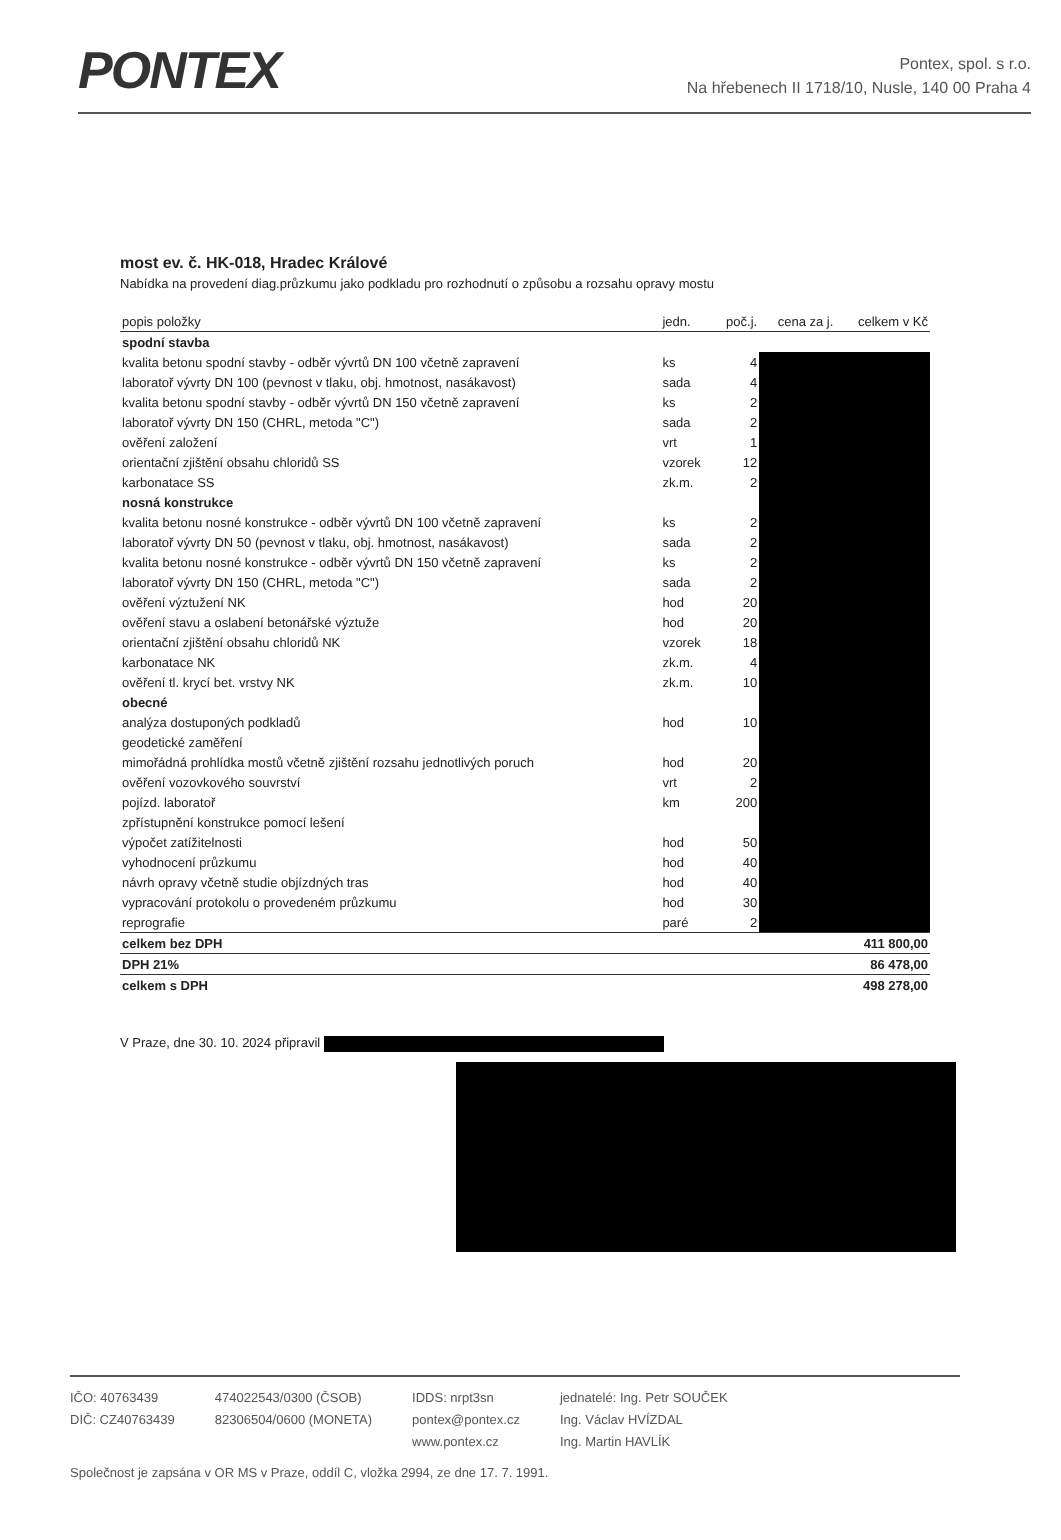PONTEX
Pontex, spol. s r.o.
Na hřebenech II 1718/10, Nusle, 140 00 Praha 4
most ev. č. HK-018, Hradec Králové
Nabídka na provedení diag.průzkumu jako podkladu pro rozhodnutí o způsobu a rozsahu opravy mostu
| popis položky | jedn. | poč.j. | cena za j. | celkem v Kč |
| --- | --- | --- | --- | --- |
| spodní stavba | | | | |
| kvalita betonu spodní stavby - odběr vývrtů DN 100 včetně zapravení | ks | 4 | | |
| laboratoř vývrty DN 100 (pevnost v tlaku, obj. hmotnost, nasákavost) | sada | 4 | | |
| kvalita betonu spodní stavby - odběr vývrtů DN 150 včetně zapravení | ks | 2 | | |
| laboratoř vývrty DN 150 (CHRL, metoda "C") | sada | 2 | | |
| ověření založení | vrt | 1 | | |
| orientační zjištění obsahu chloridů SS | vzorek | 12 | | |
| karbonatace SS | zk.m. | 2 | | |
| nosná konstrukce | | | | |
| kvalita betonu nosné konstrukce - odběr vývrtů DN 100 včetně zapravení | ks | 2 | | |
| laboratoř vývrty DN 50 (pevnost v tlaku, obj. hmotnost, nasákavost) | sada | 2 | | |
| kvalita betonu nosné konstrukce - odběr vývrtů DN 150 včetně zapravení | ks | 2 | | |
| laboratoř vývrty DN 150 (CHRL, metoda "C") | sada | 2 | | |
| ověření výztužení NK | hod | 20 | | |
| ověření stavu a oslabení betonářské výztuže | hod | 20 | | |
| orientační zjištění obsahu chloridů NK | vzorek | 18 | | |
| karbonatace NK | zk.m. | 4 | | |
| ověření tl. krycí bet. vrstvy NK | zk.m. | 10 | | |
| obecné | | | | |
| analýza dostuponých podkladů | hod | 10 | | |
| geodetické zaměření | | | | |
| mimořádná prohlídka mostů včetně zjištění rozsahu jednotlivých poruch | hod | 20 | | |
| ověření vozovkového souvrství | vrt | 2 | | |
| pojízd. laboratoř | km | 200 | | |
| zpřístupnění konstrukce pomocí lešení | | | | |
| výpočet zatížitelnosti | hod | 50 | | |
| vyhodnocení průzkumu | hod | 40 | | |
| návrh opravy včetně studie objízdných tras | hod | 40 | | |
| vypracování protokolu o provedeném průzkumu | hod | 30 | | |
| reprografie | paré | 2 | | |
| celkem bez DPH | | | | 411 800,00 |
| DPH 21% | | | | 86 478,00 |
| celkem s DPH | | | | 498 278,00 |
V Praze, dne 30. 10. 2024 připravil
IČO: 40763439
DIČ: CZ40763439
474022543/0300 (ČSOB)
82306504/0600 (MONETA)
IDDS: nrpt3sn
pontex@pontex.cz
www.pontex.cz
jednatelé: Ing. Petr SOUČEK
Ing. Václav HVÍZDAL
Ing. Martin HAVLÍK
Společnost je zapsána v OR MS v Praze, oddíl C, vložka 2994, ze dne 17. 7. 1991.